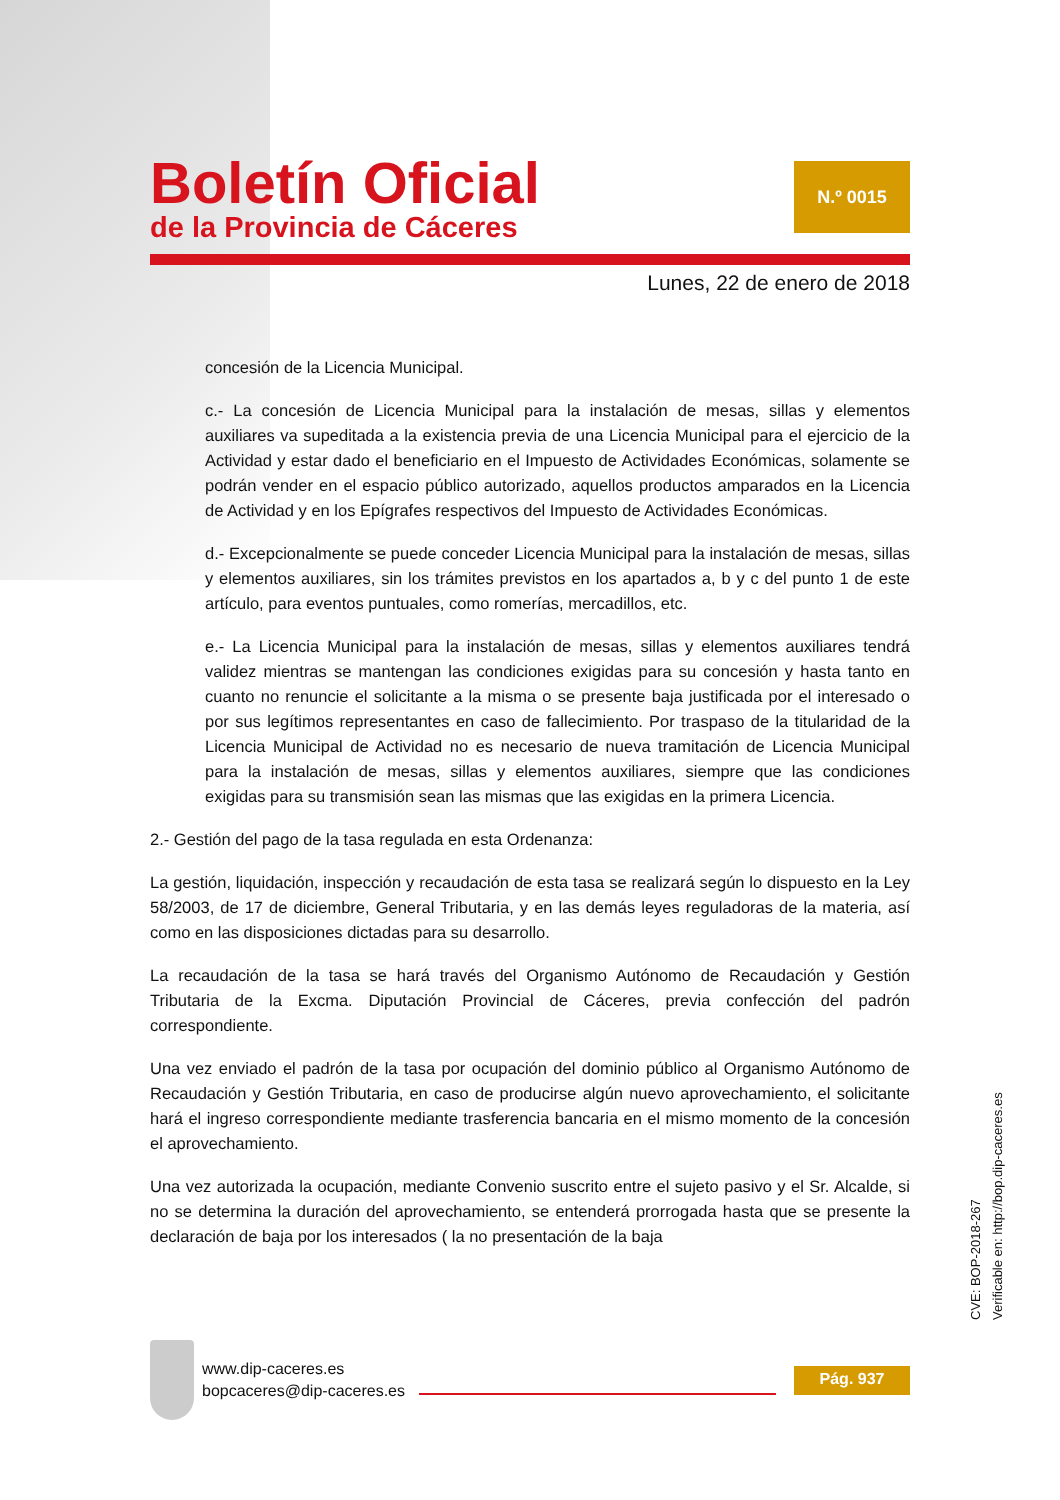Boletín Oficial
de la Provincia de Cáceres
N.º 0015
Lunes, 22 de enero de 2018
concesión de la Licencia Municipal.
c.- La concesión de Licencia Municipal para la instalación de mesas, sillas y elementos auxiliares va supeditada a la existencia previa de una Licencia Municipal para el ejercicio de la Actividad y estar dado el beneficiario en el Impuesto de Actividades Económicas, solamente se podrán vender en el espacio público autorizado, aquellos productos amparados en la Licencia de Actividad y en los Epígrafes respectivos del Impuesto de Actividades Económicas.
d.- Excepcionalmente se puede conceder Licencia Municipal para la instalación de mesas, sillas y elementos auxiliares, sin los trámites previstos en los apartados a, b y c del punto 1 de este artículo, para eventos puntuales, como romerías, mercadillos, etc.
e.- La Licencia Municipal para la instalación de mesas, sillas y elementos auxiliares tendrá validez mientras se mantengan las condiciones exigidas para su concesión y hasta tanto en cuanto no renuncie el solicitante a la misma o se presente baja justificada por el interesado o por sus legítimos representantes en caso de fallecimiento. Por traspaso de la titularidad de la Licencia Municipal de Actividad no es necesario de nueva tramitación de Licencia Municipal para la instalación de mesas, sillas y elementos auxiliares, siempre que las condiciones exigidas para su transmisión sean las mismas que las exigidas en la primera Licencia.
2.- Gestión del pago de la tasa regulada en esta Ordenanza:
La gestión, liquidación, inspección y recaudación de esta tasa se realizará según lo dispuesto en la Ley 58/2003, de 17 de diciembre, General Tributaria, y en las demás leyes reguladoras de la materia, así como en las disposiciones dictadas para su desarrollo.
La recaudación de la tasa se hará través del Organismo Autónomo de Recaudación y Gestión Tributaria de la Excma. Diputación Provincial de Cáceres, previa confección del padrón correspondiente.
Una vez enviado el padrón de la tasa por ocupación del dominio público al Organismo Autónomo de Recaudación y Gestión Tributaria, en caso de producirse algún nuevo aprovechamiento, el solicitante hará el ingreso correspondiente mediante trasferencia bancaria en el mismo momento de la concesión el aprovechamiento.
Una vez autorizada la ocupación, mediante Convenio suscrito entre el sujeto pasivo y el Sr. Alcalde, si no se determina la duración del aprovechamiento, se entenderá prorrogada hasta que se presente la declaración de baja por los interesados ( la no presentación de la baja
CVE: BOP-2018-267
Verificable en: http://bop.dip-caceres.es
www.dip-caceres.es
bopcaceres@dip-caceres.es
Pág. 937